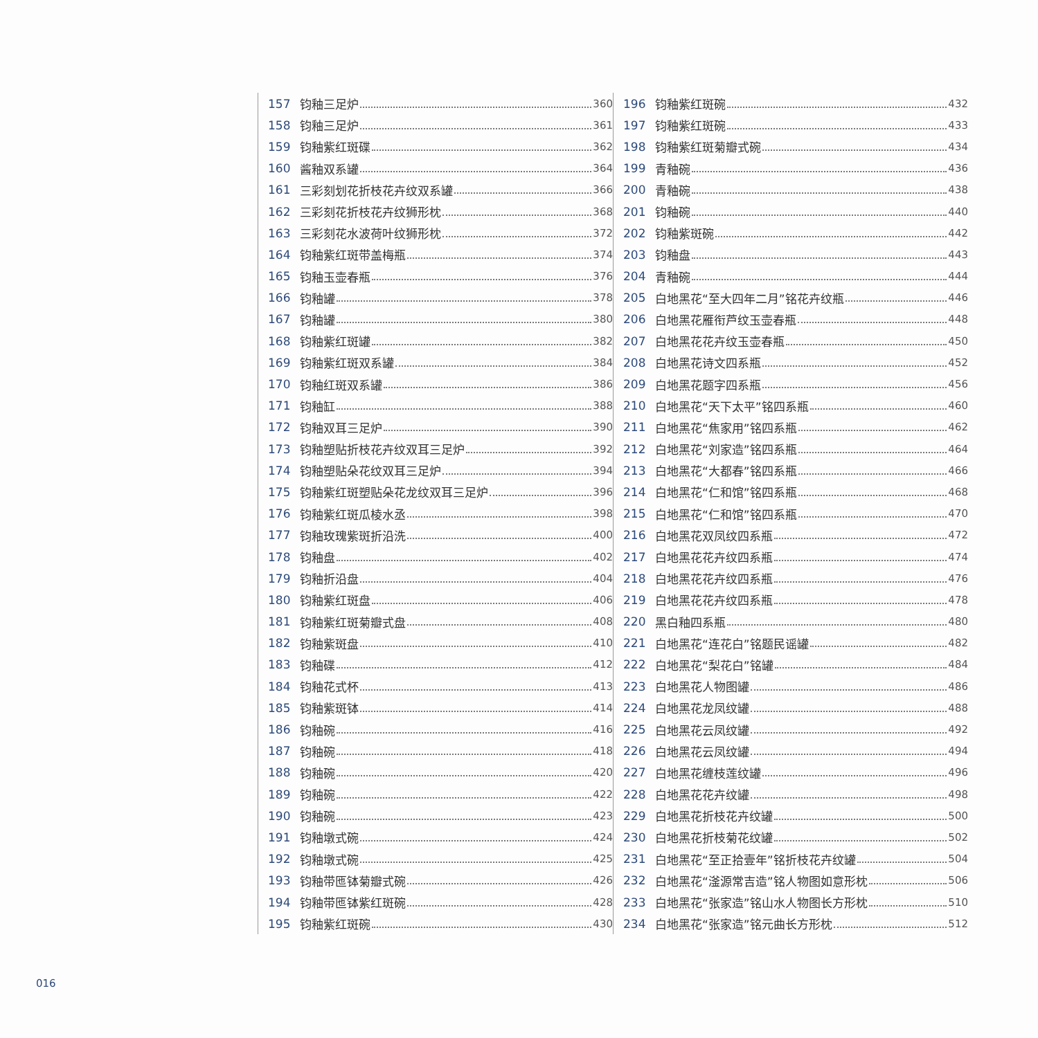157 钧釉三足炉 360
158 钧釉三足炉 361
159 钧釉紫红斑碟 362
160 酱釉双系罐 364
161 三彩刻划花折枝花卉纹双系罐 366
162 三彩刻花折枝花卉纹狮形枕 368
163 三彩刻花水波荷叶纹狮形枕 372
164 钧釉紫红斑带盖梅瓶 374
165 钧釉玉壶春瓶 376
166 钧釉罐 378
167 钧釉罐 380
168 钧釉紫红斑罐 382
169 钧釉紫红斑双系罐 384
170 钧釉红斑双系罐 386
171 钧釉缸 388
172 钧釉双耳三足炉 390
173 钧釉塑贴折枝花卉纹双耳三足炉 392
174 钧釉塑贴朵花纹双耳三足炉 394
175 钧釉紫红斑塑贴朵花龙纹双耳三足炉 396
176 钧釉紫红斑瓜棱水丞 398
177 钧釉玫瑰紫斑折沿洗 400
178 钧釉盘 402
179 钧釉折沿盘 404
180 钧釉紫红斑盘 406
181 钧釉紫红斑菊瓣式盘 408
182 钧釉紫斑盘 410
183 钧釉碟 412
184 钧釉花式杯 413
185 钧釉紫斑钵 414
186 钧釉碗 416
187 钧釉碗 418
188 钧釉碗 420
189 钧釉碗 422
190 钧釉碗 423
191 钧釉墩式碗 424
192 钧釉墩式碗 425
193 钧釉带匜钵菊瓣式碗 426
194 钧釉带匜钵紫红斑碗 428
195 钧釉紫红斑碗 430
196 钧釉紫红斑碗 432
197 钧釉紫红斑碗 433
198 钧釉紫红斑菊瓣式碗 434
199 青釉碗 436
200 青釉碗 438
201 钧釉碗 440
202 钧釉紫斑碗 442
203 钧釉盘 443
204 青釉碗 444
205 白地黑花“至大四年二月”铭花卉纹瓶 446
206 白地黑花雁衔芦纹玉壶春瓶 448
207 白地黑花花卉纹玉壶春瓶 450
208 白地黑花诗文四系瓶 452
209 白地黑花题字四系瓶 456
210 白地黑花“天下太平”铭四系瓶 460
211 白地黑花“焦家用”铭四系瓶 462
212 白地黑花“刘家造”铭四系瓶 464
213 白地黑花“大都春”铭四系瓶 466
214 白地黑花“仁和馆”铭四系瓶 468
215 白地黑花“仁和馆”铭四系瓶 470
216 白地黑花双凤纹四系瓶 472
217 白地黑花花卉纹四系瓶 474
218 白地黑花花卉纹四系瓶 476
219 白地黑花花卉纹四系瓶 478
220 黑白釉四系瓶 480
221 白地黑花“连花白”铭题民谣罐 482
222 白地黑花“梨花白”铭罐 484
223 白地黑花人物图罐 486
224 白地黑花龙凤纹罐 488
225 白地黑花云凤纹罐 492
226 白地黑花云凤纹罐 494
227 白地黑花缠枝莲纹罐 496
228 白地黑花花卉纹罐 498
229 白地黑花折枝花卉纹罐 500
230 白地黑花折枝菊花纹罐 502
231 白地黑花“至正拾壹年”铭折枝花卉纹罐 504
232 白地黑花“滏源常吉造”铭人物图如意形枕 506
233 白地黑花“张家造”铭山水人物图长方形枕 510
234 白地黑花“张家造”铭元曲长方形枕 512
016